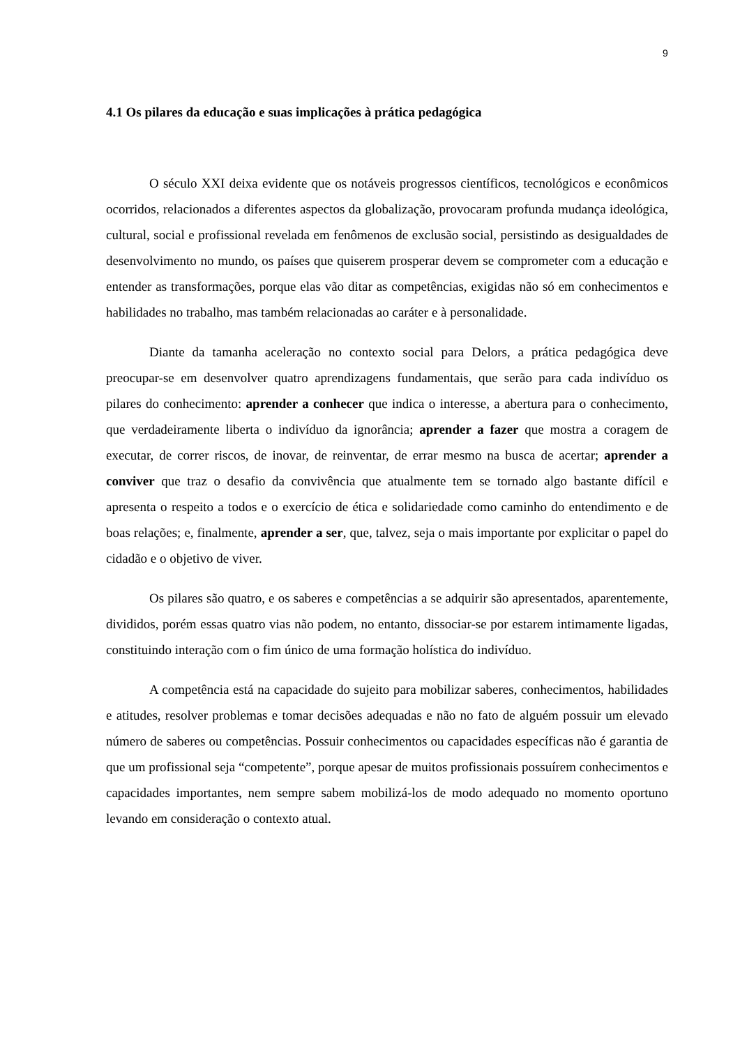9
4.1 Os pilares da educação e suas implicações à prática pedagógica
O século XXI deixa evidente que os notáveis progressos científicos, tecnológicos e econômicos ocorridos, relacionados a diferentes aspectos da globalização, provocaram profunda mudança ideológica, cultural, social e profissional revelada em fenômenos de exclusão social, persistindo as desigualdades de desenvolvimento no mundo, os países que quiserem prosperar devem se comprometer com a educação e entender as transformações, porque elas vão ditar as competências, exigidas não só em conhecimentos e habilidades no trabalho, mas também relacionadas ao caráter e à personalidade.
Diante da tamanha aceleração no contexto social para Delors, a prática pedagógica deve preocupar-se em desenvolver quatro aprendizagens fundamentais, que serão para cada indivíduo os pilares do conhecimento: aprender a conhecer que indica o interesse, a abertura para o conhecimento, que verdadeiramente liberta o indivíduo da ignorância; aprender a fazer que mostra a coragem de executar, de correr riscos, de inovar, de reinventar, de errar mesmo na busca de acertar; aprender a conviver que traz o desafio da convivência que atualmente tem se tornado algo bastante difícil e apresenta o respeito a todos e o exercício de ética e solidariedade como caminho do entendimento e de boas relações; e, finalmente, aprender a ser, que, talvez, seja o mais importante por explicitar o papel do cidadão e o objetivo de viver.
Os pilares são quatro, e os saberes e competências a se adquirir são apresentados, aparentemente, divididos, porém essas quatro vias não podem, no entanto, dissociar-se por estarem intimamente ligadas, constituindo interação com o fim único de uma formação holística do indivíduo.
A competência está na capacidade do sujeito para mobilizar saberes, conhecimentos, habilidades e atitudes, resolver problemas e tomar decisões adequadas e não no fato de alguém possuir um elevado número de saberes ou competências. Possuir conhecimentos ou capacidades específicas não é garantia de que um profissional seja “competente”, porque apesar de muitos profissionais possuírem conhecimentos e capacidades importantes, nem sempre sabem mobilizá-los de modo adequado no momento oportuno levando em consideração o contexto atual.